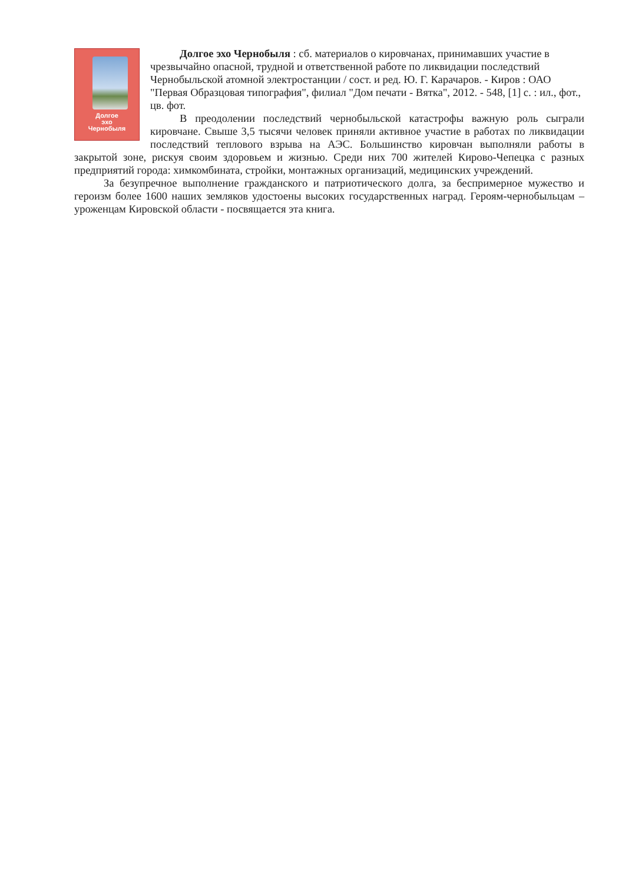Долгое
эхо
Чернобыля
Долгое эхо Чернобыля : сб. материалов о кировчанах, принимавших участие в чрезвычайно опасной, трудной и ответственной работе по ликвидации последствий Чернобыльской атомной электростанции / сост. и ред. Ю. Г. Карачаров. - Киров : ОАО "Первая Образцовая типография", филиал "Дом печати - Вятка", 2012. - 548, [1] с. : ил., фот., цв. фот.
В преодолении последствий чернобыльской катастрофы важную роль сыграли кировчане. Свыше 3,5 тысячи человек приняли активное участие в работах по ликвидации последствий теплового взрыва на АЭС. Большинство кировчан выполняли работы в закрытой зоне, рискуя своим здоровьем и жизнью. Среди них 700 жителей Кирово-Чепецка с разных предприятий города: химкомбината, стройки, монтажных организаций, медицинских учреждений.
За безупречное выполнение гражданского и патриотического долга, за беспримерное мужество и героизм более 1600 наших земляков удостоены высоких государственных наград. Героям-чернобыльцам – уроженцам Кировской области - посвящается эта книга.